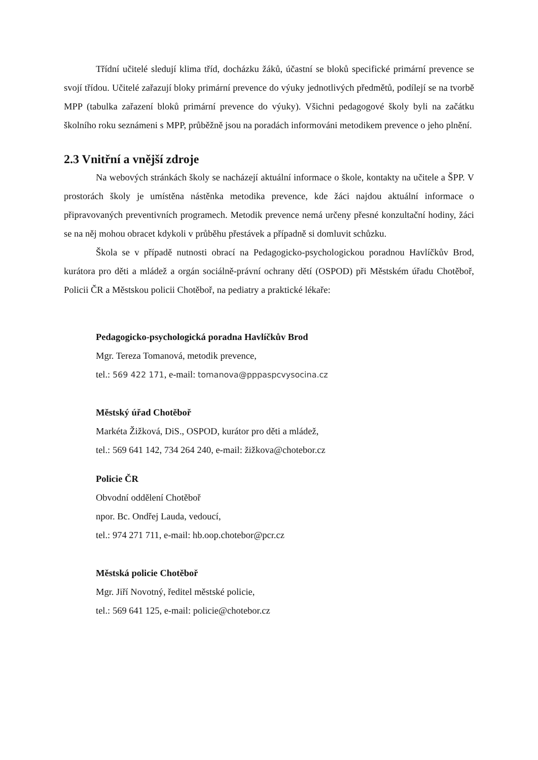Třídní učitelé sledují klima tříd, docházku žáků, účastní se bloků specifické primární prevence se svojí třídou. Učitelé zařazují bloky primární prevence do výuky jednotlivých předmětů, podílejí se na tvorbě MPP (tabulka zařazení bloků primární prevence do výuky). Všichni pedagogové školy byli na začátku školního roku seznámeni s MPP, průběžně jsou na poradách informováni metodikem prevence o jeho plnění.
2.3 Vnitřní a vnější zdroje
Na webových stránkách školy se nacházejí aktuální informace o škole, kontakty na učitele a ŠPP. V prostorách školy je umístěna nástěnka metodika prevence, kde žáci najdou aktuální informace o připravovaných preventivních programech. Metodik prevence nemá určeny přesné konzultační hodiny, žáci se na něj mohou obracet kdykoli v průběhu přestávek a případně si domluvit schůzku.
Škola se v případě nutnosti obrací na Pedagogicko-psychologickou poradnou Havlíčkův Brod, kurátora pro děti a mládež a orgán sociálně-právní ochrany dětí (OSPOD) při Městském úřadu Chotěboř, Policii ČR a Městskou policii Chotěboř, na pediatry a praktické lékaře:
Pedagogicko-psychologická poradna Havlíčkův Brod
Mgr. Tereza Tomanová, metodik prevence,
tel.: 569 422 171, e-mail: tomanova@pppaspcvysocina.cz
Městský úřad Chotěboř
Markéta Žižková, DiS., OSPOD, kurátor pro děti a mládež,
tel.: 569 641 142, 734 264 240, e-mail: žižkova@chotebor.cz
Policie ČR
Obvodní oddělení Chotěboř
npor. Bc. Ondřej Lauda, vedoucí,
tel.: 974 271 711, e-mail: hb.oop.chotebor@pcr.cz
Městská policie Chotěboř
Mgr. Jiří Novotný, ředitel městské policie,
tel.: 569 641 125, e-mail: policie@chotebor.cz